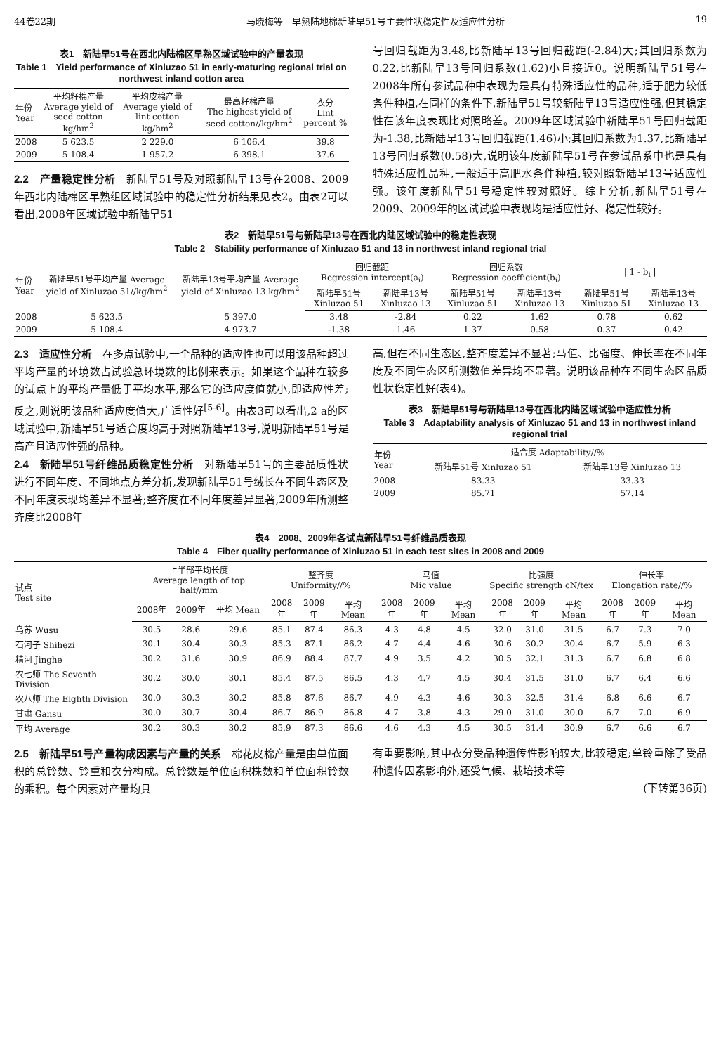44卷22期 马晓梅等　早熟陆地棉新陆早51号主要性状稳定性及适应性分析 19
表1　新陆早51号在西北内陆棉区早熟区域试验中的产量表现
Table 1　Yield performance of Xinluzao 51 in early-maturing regional trial on northwest inland cotton area
| 年份 Year | 平均籽棉产量 Average yield of seed cotton kg/hm<sup>2</sup> | 平均皮棉产量 Average yield of lint cotton kg/hm<sup>2</sup> | 最高籽棉产量 The highest yield of seed cotton//kg/hm<sup>2</sup> | 衣分 Lint percent % |
| --- | --- | --- | --- | --- |
| 2008 | 5 623.5 | 2 229.0 | 6 106.4 | 39.8 |
| 2009 | 5 108.4 | 1 957.2 | 6 398.1 | 37.6 |
2.2　产量稳定性分析　新陆早51号及对照新陆早13号在2008、2009年西北内陆棉区早熟组区域试验中的稳定性分析结果见表2。由表2可以看出,2008年区域试验中新陆早51
号回归截距为3.48,比新陆早13号回归截距(-2.84)大;其回归系数为0.22,比新陆早13号回归系数(1.62)小且接近0。说明新陆早51号在2008年所有参试品种中表现为是具有特殊适应性的品种,适于肥力较低条件种植,在同样的条件下,新陆早51号较新陆早13号适应性强,但其稳定性在该年度表现比对照略差。2009年区域试验中新陆早51号回归截距为-1.38,比新陆早13号回归截距(1.46)小;其回归系数为1.37,比新陆早13号回归系数(0.58)大,说明该年度新陆早51号在参试品系中也是具有特殊适应性品种,一般适于高肥水条件种植,较对照新陆早13号适应性强。该年度新陆早51号稳定性较对照好。综上分析,新陆早51号在2009、2009年的区试试验中表现均是适应性好、稳定性较好。
表2　新陆早51号与新陆早13号在西北内陆区域试验中的稳定性表现
Table 2　Stability performance of Xinluzao 51 and 13 in northwest inland regional trial
| 年份 Year | 新陆早51号平均产量 Average yield of Xinluzao 51//kg/hm<sup>2</sup> | 新陆早13号平均产量 Average yield of Xinluzao 13 kg/hm<sup>2</sup> | 回归截距 Regression intercept(a<sub>i</sub>) | | 回归系数 Regression coefficient(b<sub>i</sub>) | | / 1 - b<sub>i</sub> / | |
| --- | --- | --- | --- | --- | --- | --- | --- | --- |
| | | | 新陆早51号 Xinluzao 51 | 新陆早13号 Xinluzao 13 | 新陆早51号 Xinluzao 51 | 新陆早13号 Xinluzao 13 | 新陆早51号 Xinluzao 51 | 新陆早13号 Xinluzao 13 |
| 2008 | 5 623.5 | 5 397.0 | 3.48 | -2.84 | 0.22 | 1.62 | 0.78 | 0.62 |
| 2009 | 5 108.4 | 4 973.7 | -1.38 | 1.46 | 1.37 | 0.58 | 0.37 | 0.42 |
2.3　适应性分析　在多点试验中,一个品种的适应性也可以用该品种超过平均产量的环境数占试验总环境数的比例来表示。如果这个品种在较多的试点上的平均产量低于平均水平,那么它的适应度值就小,即适应性差;反之,则说明该品种适应度值大,广适性好<sup>[5-6]</sup>。由表3可以看出,2 a的区域试验中,新陆早51号适合度均高于对照新陆早13号,说明新陆早51号是高产且适应性强的品种。
2.4　新陆早51号纤维品质稳定性分析　对新陆早51号的主要品质性状进行不同年度、不同地点方差分析,发现新陆早51号绒长在不同生态区及不同年度表现均差异不显著;整齐度在不同年度差异显著,2009年所测整齐度比2008年
高,但在不同生态区,整齐度差异不显著;马值、比强度、伸长率在不同年度及不同生态区所测数值差异均不显著。说明该品种在不同生态区品质性状稳定性好(表4)。
表3　新陆早51号与新陆早13号在西北内陆区域试验中适应性分析
Table 3　Adaptability analysis of Xinluzao 51 and 13 in northwest inland regional trial
| 年份 Year | 适合度 Adaptability//% | |
| --- | --- | --- |
| | 新陆早51号 Xinluzao 51 | 新陆早13号 Xinluzao 13 |
| 2008 | 83.33 | 33.33 |
| 2009 | 85.71 | 57.14 |
表4　2008、2009年各试点新陆早51号纤维品质表现
Table 4　Fiber quality performance of Xinluzao 51 in each test sites in 2008 and 2009
| 试点 Test site | 上半部平均长度 Average length of top half//mm | | | 整齐度 Uniformity//% | | | 马值 Mic value | | | 比强度 Specific strength cN/tex | | | 伸长率 Elongation rate//% | | |
| --- | --- | --- | --- | --- | --- | --- | --- | --- | --- | --- | --- | --- | --- | --- | --- |
| | 2008年 | 2009年 | 平均 Mean | 2008年 | 2009年 | 平均 Mean | 2008年 | 2009年 | 平均 Mean | 2008年 | 2009年 | 平均 Mean | 2008年 | 2009年 | 平均 Mean |
| 乌苏 Wusu | 30.5 | 28.6 | 29.6 | 85.1 | 87.4 | 86.3 | 4.3 | 4.8 | 4.5 | 32.0 | 31.0 | 31.5 | 6.7 | 7.3 | 7.0 |
| 石河子 Shihezi | 30.1 | 30.4 | 30.3 | 85.3 | 87.1 | 86.2 | 4.7 | 4.4 | 4.6 | 30.6 | 30.2 | 30.4 | 6.7 | 5.9 | 6.3 |
| 精河 Jinghe | 30.2 | 31.6 | 30.9 | 86.9 | 88.4 | 87.7 | 4.9 | 3.5 | 4.2 | 30.5 | 32.1 | 31.3 | 6.7 | 6.8 | 6.8 |
| 农七师 The Seventh Division | 30.2 | 30.0 | 30.1 | 85.4 | 87.5 | 86.5 | 4.3 | 4.7 | 4.5 | 30.4 | 31.5 | 31.0 | 6.7 | 6.4 | 6.6 |
| 农八师 The Eighth Division | 30.0 | 30.3 | 30.2 | 85.8 | 87.6 | 86.7 | 4.9 | 4.3 | 4.6 | 30.3 | 32.5 | 31.4 | 6.8 | 6.6 | 6.7 |
| 甘肃 Gansu | 30.0 | 30.7 | 30.4 | 86.7 | 86.9 | 86.8 | 4.7 | 3.8 | 4.3 | 29.0 | 31.0 | 30.0 | 6.7 | 7.0 | 6.9 |
| 平均 Average | 30.2 | 30.3 | 30.2 | 85.9 | 87.3 | 86.6 | 4.6 | 4.3 | 4.5 | 30.5 | 31.4 | 30.9 | 6.7 | 6.6 | 6.7 |
2.5　新陆早51号产量构成因素与产量的关系　棉花皮棉产量是由单位面积的总铃数、铃重和衣分构成。总铃数是单位面积株数和单位面积铃数的乘积。每个因素对产量均具
有重要影响,其中衣分受品种遗传性影响较大,比较稳定;单铃重除了受品种遗传因素影响外,还受气候、栽培技术等
(下转第36页)